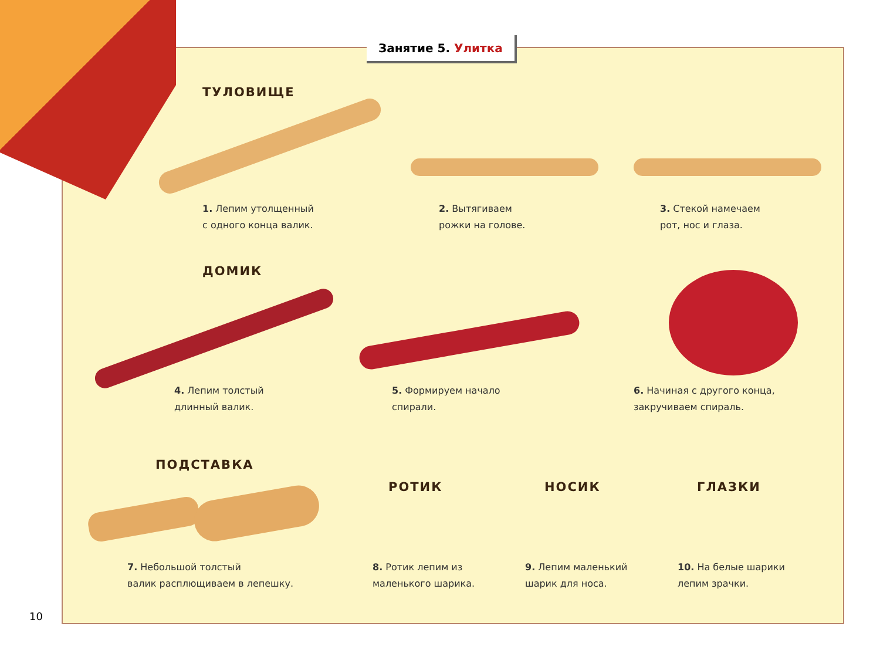Занятие 5. Улитка
ТУЛОВИЩЕ
1. Лепим утолщенный
с одного конца валик.
2. Вытягиваем
рожки на голове.
3. Стекой намечаем
рот, нос и глаза.
ДОМИК
4. Лепим толстый
длинный валик.
5. Формируем начало
спирали.
6. Начиная с другого конца,
закручиваем спираль.
ПОДСТАВКА
РОТИК НОСИК ГЛАЗКИ
7. Небольшой толстый
валик расплющиваем в лепешку.
8. Ротик лепим из
маленького шарика.
9. Лепим маленький
шарик для носа.
10. На белые шарики
лепим зрачки.
10